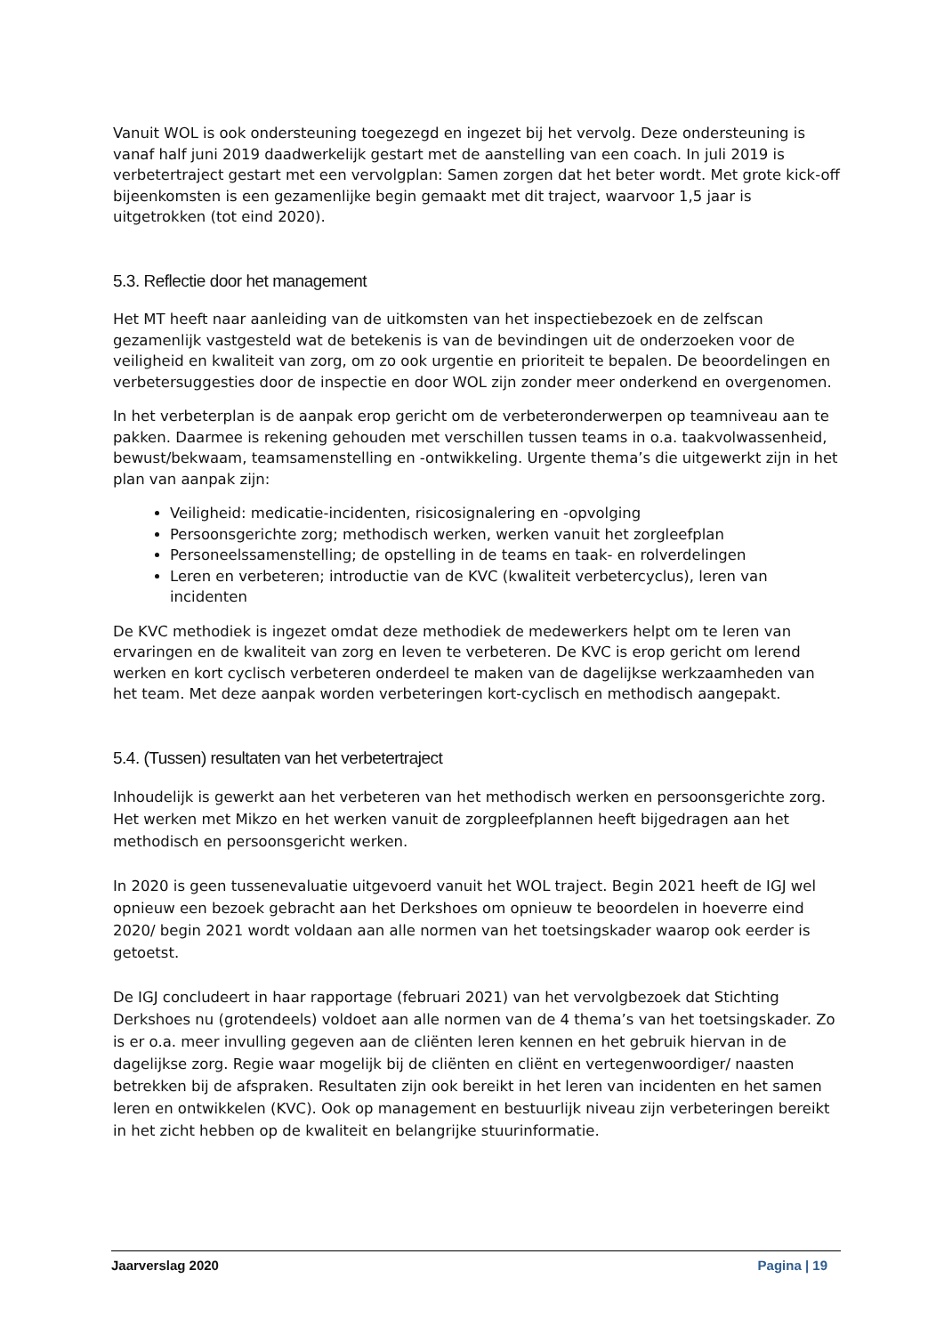Vanuit WOL is ook ondersteuning toegezegd en ingezet bij het vervolg. Deze ondersteuning is vanaf half juni 2019 daadwerkelijk gestart met de aanstelling van een coach. In juli 2019 is verbetertraject gestart met een vervolgplan: Samen zorgen dat het beter wordt. Met grote kick-off bijeenkomsten is een gezamenlijke begin gemaakt met dit traject, waarvoor 1,5 jaar is uitgetrokken (tot eind 2020).
5.3. Reflectie door het management
Het MT heeft naar aanleiding van de uitkomsten van het inspectiebezoek en de zelfscan gezamenlijk vastgesteld wat de betekenis is van de bevindingen uit de onderzoeken voor de veiligheid en kwaliteit van zorg, om zo ook urgentie en prioriteit te bepalen. De beoordelingen en verbetersuggesties door de inspectie en door WOL zijn zonder meer onderkend en overgenomen.
In het verbeterplan is de aanpak erop gericht om de verbeteronderwerpen op teamniveau aan te pakken. Daarmee is rekening gehouden met verschillen tussen teams in o.a. taakvolwassenheid, bewust/bekwaam, teamsamenstelling en -ontwikkeling. Urgente thema’s die uitgewerkt zijn in het plan van aanpak zijn:
Veiligheid: medicatie-incidenten, risicosignalering en -opvolging
Persoonsgerichte zorg; methodisch werken, werken vanuit het zorgleefplan
Personeelssamenstelling; de opstelling in de teams en taak- en rolverdelingen
Leren en verbeteren; introductie van de KVC (kwaliteit verbetercyclus), leren van incidenten
De KVC methodiek is ingezet omdat deze methodiek de medewerkers helpt om te leren van ervaringen en de kwaliteit van zorg en leven te verbeteren. De KVC is erop gericht om lerend werken en kort cyclisch verbeteren onderdeel te maken van de dagelijkse werkzaamheden van het team. Met deze aanpak worden verbeteringen kort-cyclisch en methodisch aangepakt.
5.4. (Tussen) resultaten van het verbetertraject
Inhoudelijk is gewerkt aan het verbeteren van het methodisch werken en persoonsgerichte zorg. Het werken met Mikzo en het werken vanuit de zorgpleefplannen heeft bijgedragen aan het methodisch en persoonsgericht werken.
In 2020 is geen tussenevaluatie uitgevoerd vanuit het WOL traject. Begin 2021 heeft de IGJ wel opnieuw een bezoek gebracht aan het Derkshoes om opnieuw te beoordelen in hoeverre eind 2020/ begin 2021 wordt voldaan aan alle normen van het toetsingskader waarop ook eerder is getoetst.
De IGJ concludeert in haar rapportage (februari 2021) van het vervolgbezoek dat Stichting Derkshoes nu (grotendeels) voldoet aan alle normen van de 4 thema’s van het toetsingskader. Zo is er o.a. meer invulling gegeven aan de cliënten leren kennen en het gebruik hiervan in de dagelijkse zorg. Regie waar mogelijk bij de cliënten en cliënt en vertegenwoordiger/ naasten betrekken bij de afspraken. Resultaten zijn ook bereikt in het leren van incidenten en het samen leren en ontwikkelen (KVC). Ook op management en bestuurlijk niveau zijn verbeteringen bereikt in het zicht hebben op de kwaliteit en belangrijke stuurinformatie.
Jaarverslag 2020 Pagina | 19